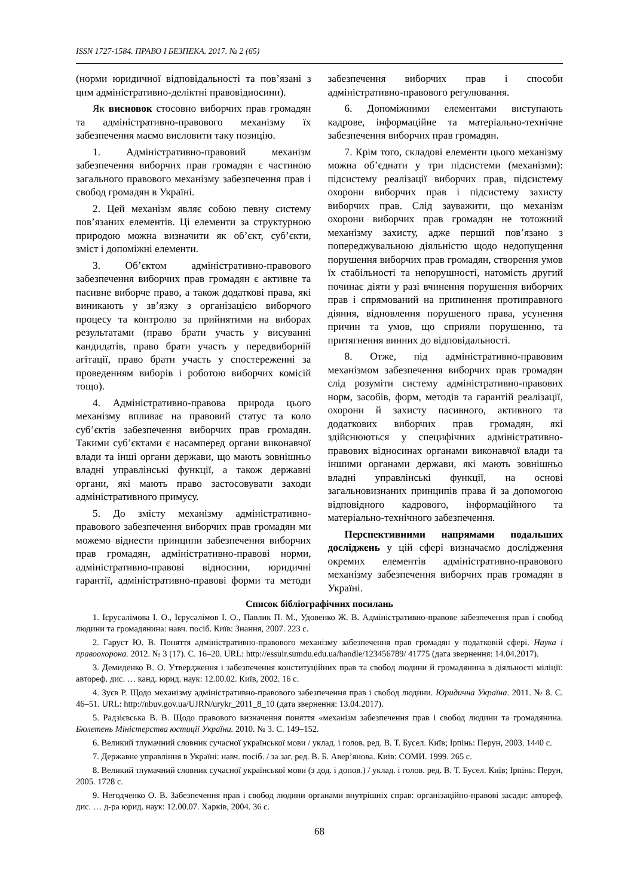ISSN 1727-1584. ПРАВО І БЕЗПЕКА. 2017. № 2 (65)
(норми юридичної відповідальності та пов’язані з цим адміністративно-деліктні правовідносини).
Як висновок стосовно виборчих прав громадян та адміністративно-правового механізму їх забезпечення маємо висловити таку позицію.
1. Адміністративно-правовий механізм забезпечення виборчих прав громадян є частиною загального правового механізму забезпечення прав і свобод громадян в Україні.
2. Цей механізм являє собою певну систему пов’язаних елементів. Ці елементи за структурною природою можна визначити як об’єкт, суб’єкти, зміст і допоміжні елементи.
3. Об’єктом адміністративно-правового забезпечення виборчих прав громадян є активне та пасивне виборче право, а також додаткові права, які виникають у зв’язку з організацією виборчого процесу та контролю за прийнятими на виборах результатами (право брати участь у висуванні кандидатів, право брати участь у передвиборній агітації, право брати участь у спостереженні за проведенням виборів і роботою виборчих комісій тощо).
4. Адміністративно-правова природа цього механізму впливає на правовий статус та коло суб’єктів забезпечення виборчих прав громадян. Такими суб’єктами є насамперед органи виконавчої влади та інші органи держави, що мають зовнішньо владні управлінські функції, а також державні органи, які мають право застосовувати заходи адміністративного примусу.
5. До змісту механізму адміністративно-правового забезпечення виборчих прав громадян ми можемо віднести принципи забезпечення виборчих прав громадян, адміністративно-правові норми, адміністративно-правові відносини, юридичні гарантії, адміністративно-правові форми та методи забезпечення виборчих прав і способи адміністративно-правового регулювання.
6. Допоміжними елементами виступають кадрове, інформаційне та матеріально-технічне забезпечення виборчих прав громадян.
7. Крім того, складові елементи цього механізму можна об’єднати у три підсистеми (механізми): підсистему реалізації виборчих прав, підсистему охорони виборчих прав і підсистему захисту виборчих прав. Слід зауважити, що механізм охорони виборчих прав громадян не тотожний механізму захисту, адже перший пов’язано з попереджувальною діяльністю щодо недопущення порушення виборчих прав громадян, створення умов їх стабільності та непорушності, натомість другий починає діяти у разі вчинення порушення виборчих прав і спрямований на припинення протиправного діяння, відновлення порушеного права, усунення причин та умов, що сприяли порушенню, та притягнення винних до відповідальності.
8. Отже, під адміністративно-правовим механізмом забезпечення виборчих прав громадян слід розуміти систему адміністративно-правових норм, засобів, форм, методів та гарантій реалізації, охорони й захисту пасивного, активного та додаткових виборчих прав громадян, які здійснюються у специфічних адміністративно-правових відносинах органами виконавчої влади та іншими органами держави, які мають зовнішньо владні управлінські функції, на основі загальновизнаних принципів права й за допомогою відповідного кадрового, інформаційного та матеріально-технічного забезпечення.
Перспективними напрямами подальших досліджень у цій сфері визначаємо дослідження окремих елементів адміністративно-правового механізму забезпечення виборчих прав громадян в Україні.
Список бібліографічних посилань
1. Ієрусалімова І. О., Ієрусалімов І. О., Павлик П. М., Удовенко Ж. В. Адміністративно-правове забезпечення прав і свобод людини та громадянина: навч. посіб. Київ: Знання, 2007. 223 с.
2. Гаруст Ю. В. Поняття адміністративно-правового механізму забезпечення прав громадян у податковій сфері. Наука і правоохорона. 2012. № 3 (17). С. 16–20. URL: http://essuir.sumdu.edu.ua/handle/123456789/ 41775 (дата звернення: 14.04.2017).
3. Демиденко В. О. Утвердження і забезпечення конституційних прав та свобод людини й громадянина в діяльності міліції: автореф. дис. … канд. юрид. наук: 12.00.02. Київ, 2002. 16 с.
4. Зуєв Р. Щодо механізму адміністративно-правового забезпечення прав і свобод людини. Юридична Україна. 2011. № 8. С. 46–51. URL: http://nbuv.gov.ua/UJRN/urykr_2011_8_10 (дата звернення: 13.04.2017).
5. Радзієвська В. В. Щодо правового визначення поняття «механізм забезпечення прав і свобод людини та громадянина. Бюлетень Міністерства юстиції України. 2010. № 3. С. 149–152.
6. Великий тлумачний словник сучасної української мови / уклад. і голов. ред. В. Т. Бусел. Київ; Ірпінь: Перун, 2003. 1440 с.
7. Державне управління в Україні: навч. посіб. / за заг. ред. В. Б. Авер’янова. Київ: СОМИ. 1999. 265 с.
8. Великий тлумачний словник сучасної української мови (з дод. і допов.) / уклад. і голов. ред. В. Т. Бусел. Київ; Ірпінь: Перун, 2005. 1728 с.
9. Негодченко О. В. Забезпечення прав і свобод людини органами внутрішніх справ: організаційно-правові засади: автореф. дис. … д-ра юрид. наук: 12.00.07. Харків, 2004. 36 с.
68